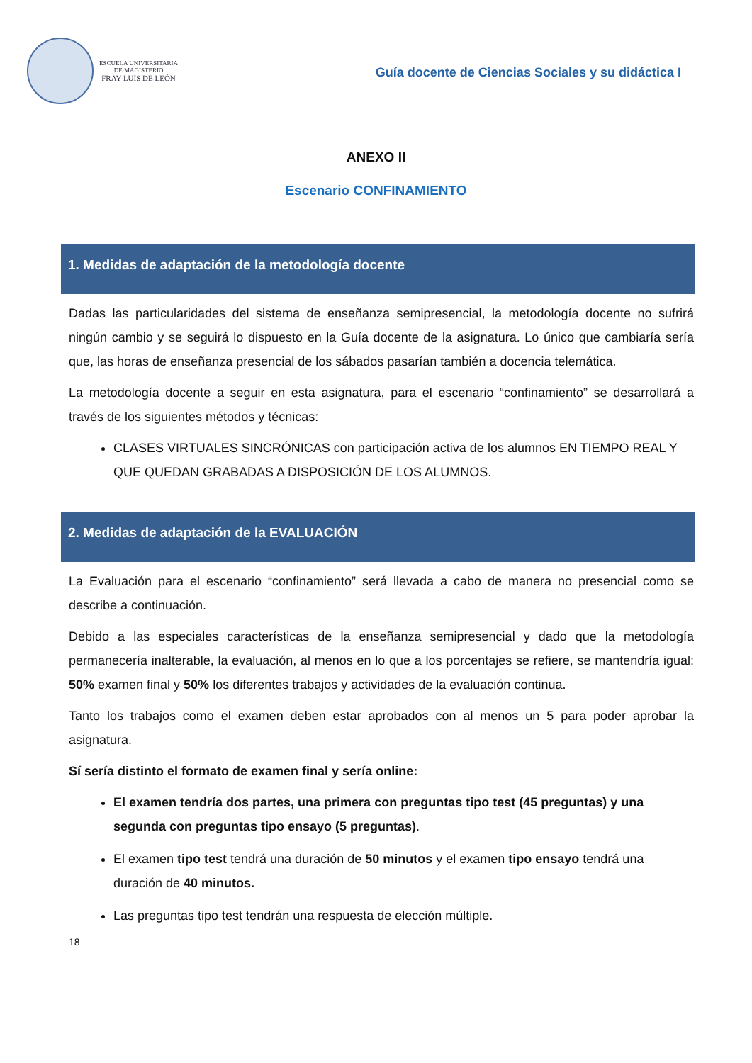ESCUELA UNIVERSITARIA
DE MAGISTERIO
FRAY LUIS DE LEÓN
Guía docente de Ciencias Sociales y su didáctica I
ANEXO II
Escenario CONFINAMIENTO
1. Medidas de adaptación de la metodología docente
Dadas las particularidades del sistema de enseñanza semipresencial, la metodología docente no sufrirá ningún cambio y se seguirá lo dispuesto en la Guía docente de la asignatura. Lo único que cambiaría sería que, las horas de enseñanza presencial de los sábados pasarían también a docencia telemática.
La metodología docente a seguir en esta asignatura, para el escenario “confinamiento” se desarrollará a través de los siguientes métodos y técnicas:
CLASES VIRTUALES SINCRÓNICAS con participación activa de los alumnos EN TIEMPO REAL Y QUE QUEDAN GRABADAS A DISPOSICIÓN DE LOS ALUMNOS.
2. Medidas de adaptación de la EVALUACIÓN
La Evaluación para el escenario “confinamiento” será llevada a cabo de manera no presencial como se describe a continuación.
Debido a las especiales características de la enseñanza semipresencial y dado que la metodología permanecería inalterable, la evaluación, al menos en lo que a los porcentajes se refiere, se mantendría igual: 50% examen final y 50% los diferentes trabajos y actividades de la evaluación continua.
Tanto los trabajos como el examen deben estar aprobados con al menos un 5 para poder aprobar la asignatura.
Sí sería distinto el formato de examen final y sería online:
El examen tendría dos partes, una primera con preguntas tipo test (45 preguntas) y una segunda con preguntas tipo ensayo (5 preguntas).
El examen tipo test tendrá una duración de 50 minutos y el examen tipo ensayo tendrá una duración de 40 minutos.
Las preguntas tipo test tendrán una respuesta de elección múltiple.
18